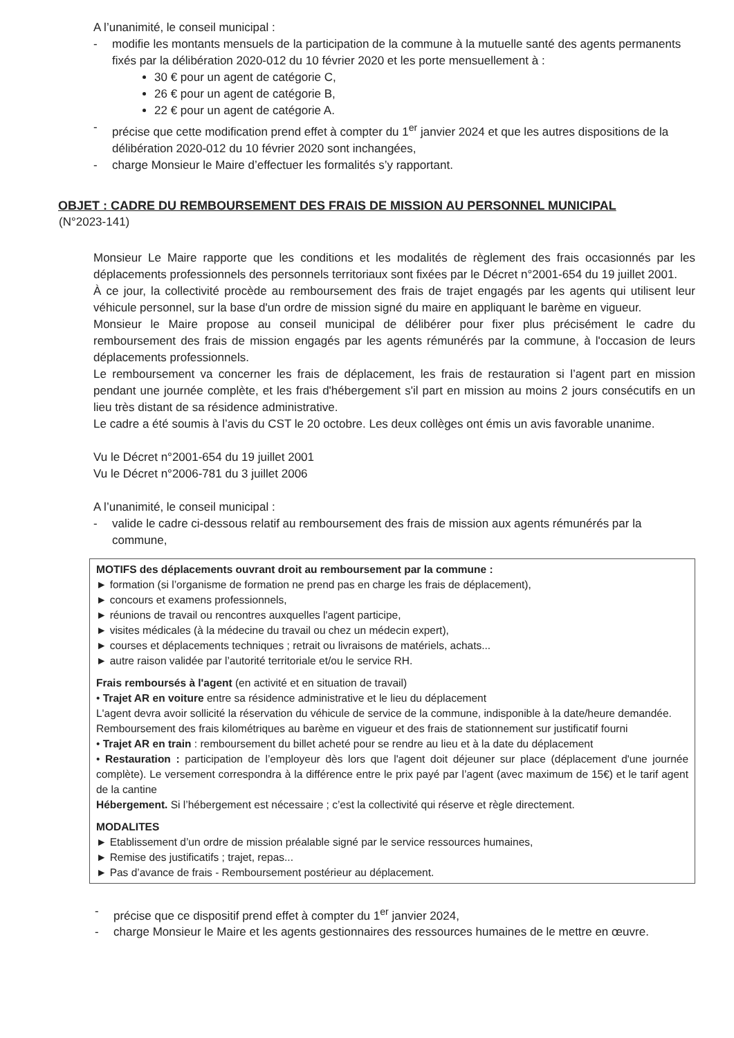A l’unanimité, le conseil municipal :
- modifie les montants mensuels de la participation de la commune à la mutuelle santé des agents permanents fixés par la délibération 2020-012 du 10 février 2020 et les porte mensuellement à :
30 € pour un agent de catégorie C,
26 € pour un agent de catégorie B,
22 € pour un agent de catégorie A.
- précise que cette modification prend effet à compter du 1<sup>er</sup> janvier 2024 et que les autres dispositions de la délibération 2020-012 du 10 février 2020 sont inchangées,
- charge Monsieur le Maire d’effectuer les formalités s’y rapportant.
OBJET : CADRE DU REMBOURSEMENT DES FRAIS DE MISSION AU PERSONNEL MUNICIPAL
(N°2023-141)
Monsieur Le Maire rapporte que les conditions et les modalités de règlement des frais occasionnés par les déplacements professionnels des personnels territoriaux sont fixées par le Décret n°2001-654 du 19 juillet 2001.
À ce jour, la collectivité procède au remboursement des frais de trajet engagés par les agents qui utilisent leur véhicule personnel, sur la base d'un ordre de mission signé du maire en appliquant le barème en vigueur.
Monsieur le Maire propose au conseil municipal de délibérer pour fixer plus précisément le cadre du remboursement des frais de mission engagés par les agents rémunérés par la commune, à l'occasion de leurs déplacements professionnels.
Le remboursement va concerner les frais de déplacement, les frais de restauration si l’agent part en mission pendant une journée complète, et les frais d'hébergement s'il part en mission au moins 2 jours consécutifs en un lieu très distant de sa résidence administrative.
Le cadre a été soumis à l’avis du CST le 20 octobre. Les deux collèges ont émis un avis favorable unanime.
Vu le Décret n°2001-654 du 19 juillet 2001
Vu le Décret n°2006-781 du 3 juillet 2006
A l’unanimité, le conseil municipal :
- valide le cadre ci-dessous relatif au remboursement des frais de mission aux agents rémunérés par la commune,
MOTIFS des déplacements ouvrant droit au remboursement par la commune :
► formation (si l’organisme de formation ne prend pas en charge les frais de déplacement),
► concours et examens professionnels,
► réunions de travail ou rencontres auxquelles l'agent participe,
► visites médicales (à la médecine du travail ou chez un médecin expert),
► courses et déplacements techniques ; retrait ou livraisons de matériels, achats...
► autre raison validée par l’autorité territoriale et/ou le service RH.
Frais remboursés à l'agent (en activité et en situation de travail)
• Trajet AR en voiture entre sa résidence administrative et le lieu du déplacement
L'agent devra avoir sollicité la réservation du véhicule de service de la commune, indisponible à la date/heure demandée.
Remboursement des frais kilométriques au barème en vigueur et des frais de stationnement sur justificatif fourni
• Trajet AR en train : remboursement du billet acheté pour se rendre au lieu et à la date du déplacement
• Restauration : participation de l’employeur dès lors que l'agent doit déjeuner sur place (déplacement d'une journée complète). Le versement correspondra à la différence entre le prix payé par l’agent (avec maximum de 15€) et le tarif agent de la cantine
Hébergement. Si l’hébergement est nécessaire ; c’est la collectivité qui réserve et règle directement.
MODALITES
► Etablissement d’un ordre de mission préalable signé par le service ressources humaines,
► Remise des justificatifs ; trajet, repas...
► Pas d’avance de frais - Remboursement postérieur au déplacement.
- précise que ce dispositif prend effet à compter du 1<sup>er</sup> janvier 2024,
- charge Monsieur le Maire et les agents gestionnaires des ressources humaines de le mettre en œuvre.